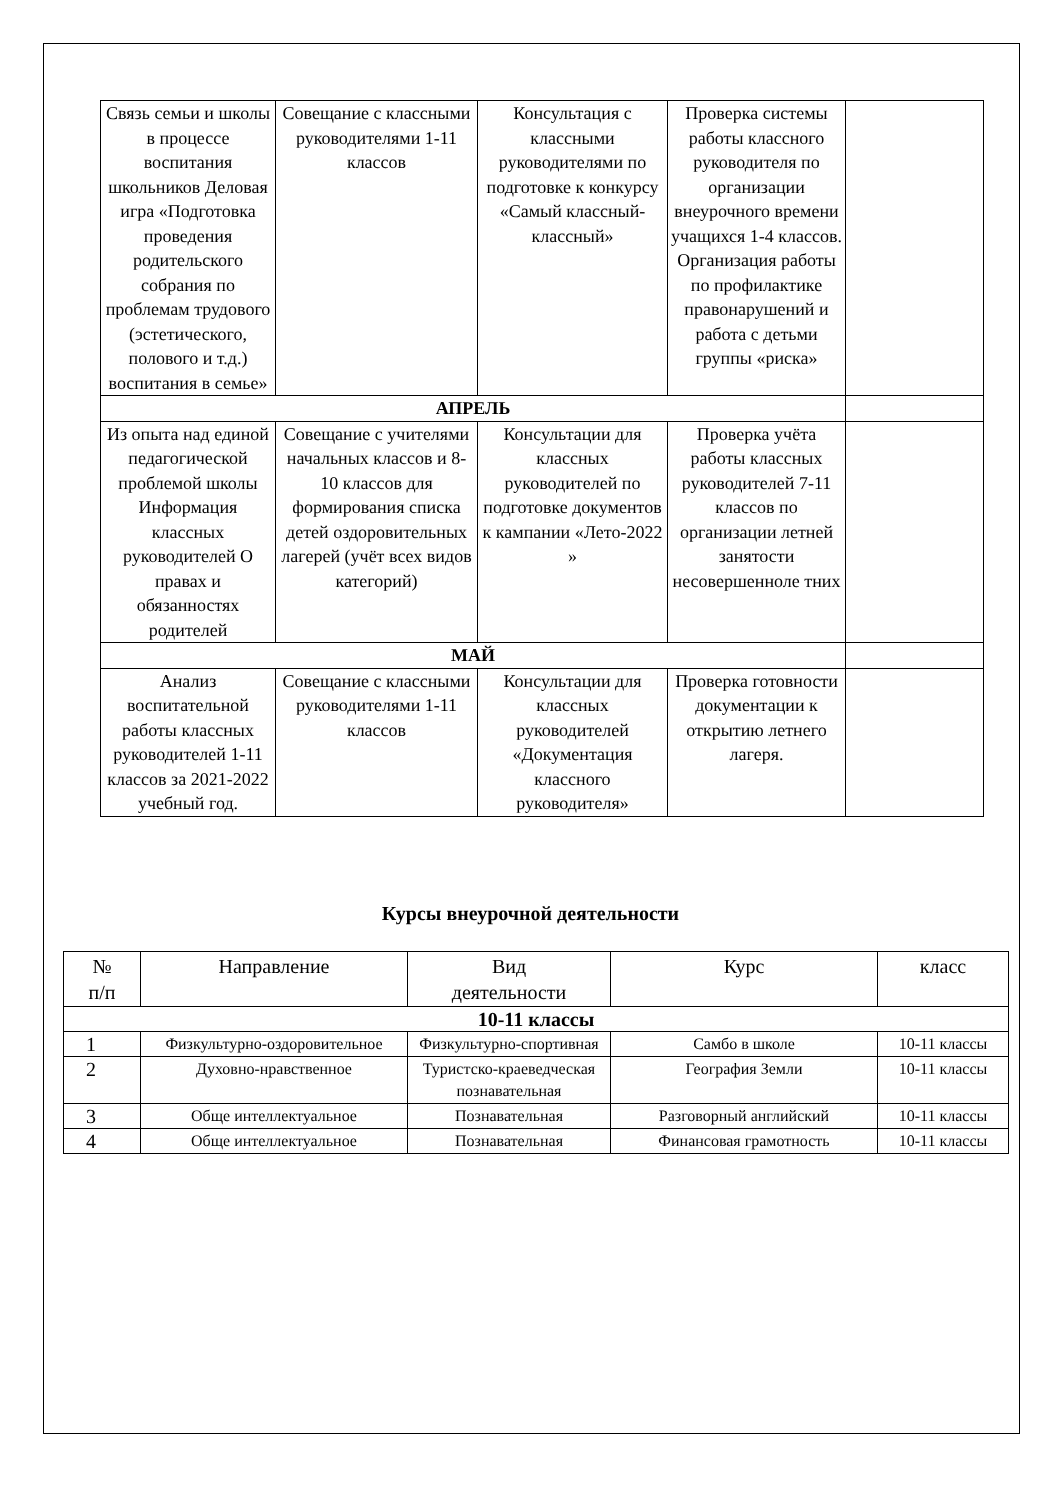| Связь семьи и школы в процессе воспитания школьников Деловая игра «Подготовка проведения родительского собрания по проблемам трудового (эстетического, полового и т.д.) воспитания в семье» | Совещание с классными руководителями 1-11 классов | Консультация с классными руководителями по подготовке к конкурсу «Самый классный-классный» | Проверка системы работы классного руководителя по организации внеурочного времени учащихся 1-4 классов. Организация работы по профилактике правонарушений и работа с детьми группы «риска» | |
| АПРЕЛЬ | | | | |
| Из опыта над единой педагогической проблемой школы Информация классных руководителей О правах и обязанностях родителей | Совещание с учителями начальных классов и 8-10 классов для формирования списка детей оздоровительных лагерей (учёт всех видов категорий) | Консультации для классных руководителей по подготовке документов к кампании «Лето-2022 » | Проверка учёта работы классных руководителей 7-11 классов по организации летней занятости несовершенноле тних | |
| МАЙ | | | | |
| Анализ воспитательной работы классных руководителей 1-11 классов за 2021-2022 учебный год. | Совещание с классными руководителями 1-11 классов | Консультации для классных руководителей «Документация классного руководителя» | Проверка готовности документации к открытию летнего лагеря. | |
Курсы внеурочной деятельности
| № п/п | Направление | Вид деятельности | Курс | класс |
| --- | --- | --- | --- | --- |
| 10-11 классы | | | | |
| 1 | Физкультурно-оздоровительное | Физкультурно-спортивная | Самбо в школе | 10-11 классы |
| 2 | Духовно-нравственное | Туристско-краеведческая познавательная | География Земли | 10-11 классы |
| 3 | Обще интеллектуальное | Познавательная | Разговорный английский | 10-11 классы |
| 4 | Обще интеллектуальное | Познавательная | Финансовая грамотность | 10-11 классы |